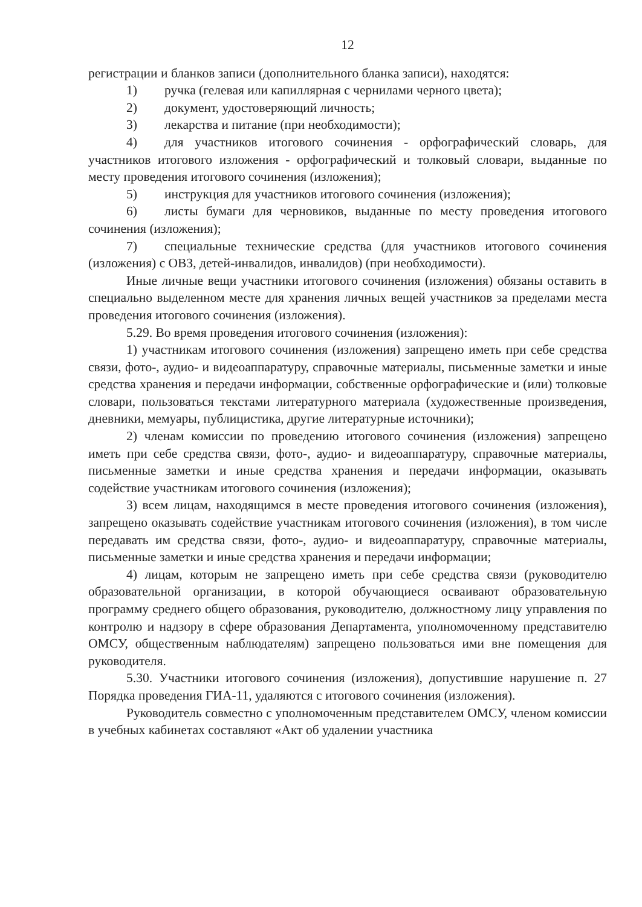12
регистрации и бланков записи (дополнительного бланка записи), находятся:
1) ручка (гелевая или капиллярная с чернилами черного цвета);
2) документ, удостоверяющий личность;
3) лекарства и питание (при необходимости);
4) для участников итогового сочинения - орфографический словарь, для участников итогового изложения - орфографический и толковый словари, выданные по месту проведения итогового сочинения (изложения);
5) инструкция для участников итогового сочинения (изложения);
6) листы бумаги для черновиков, выданные по месту проведения итогового сочинения (изложения);
7) специальные технические средства (для участников итогового сочинения (изложения) с ОВЗ, детей-инвалидов, инвалидов) (при необходимости).
Иные личные вещи участники итогового сочинения (изложения) обязаны оставить в специально выделенном месте для хранения личных вещей участников за пределами места проведения итогового сочинения (изложения).
5.29. Во время проведения итогового сочинения (изложения):
1) участникам итогового сочинения (изложения) запрещено иметь при себе средства связи, фото-, аудио- и видеоаппаратуру, справочные материалы, письменные заметки и иные средства хранения и передачи информации, собственные орфографические и (или) толковые словари, пользоваться текстами литературного материала (художественные произведения, дневники, мемуары, публицистика, другие литературные источники);
2) членам комиссии по проведению итогового сочинения (изложения) запрещено иметь при себе средства связи, фото-, аудио- и видеоаппаратуру, справочные материалы, письменные заметки и иные средства хранения и передачи информации, оказывать содействие участникам итогового сочинения (изложения);
3) всем лицам, находящимся в месте проведения итогового сочинения (изложения), запрещено оказывать содействие участникам итогового сочинения (изложения), в том числе передавать им средства связи, фото-, аудио- и видеоаппаратуру, справочные материалы, письменные заметки и иные средства хранения и передачи информации;
4) лицам, которым не запрещено иметь при себе средства связи (руководителю образовательной организации, в которой обучающиеся осваивают образовательную программу среднего общего образования, руководителю, должностному лицу управления по контролю и надзору в сфере образования Департамента, уполномоченному представителю ОМСУ, общественным наблюдателям) запрещено пользоваться ими вне помещения для руководителя.
5.30. Участники итогового сочинения (изложения), допустившие нарушение п. 27 Порядка проведения ГИА-11, удаляются с итогового сочинения (изложения).
Руководитель совместно с уполномоченным представителем ОМСУ, членом комиссии в учебных кабинетах составляют «Акт об удалении участника